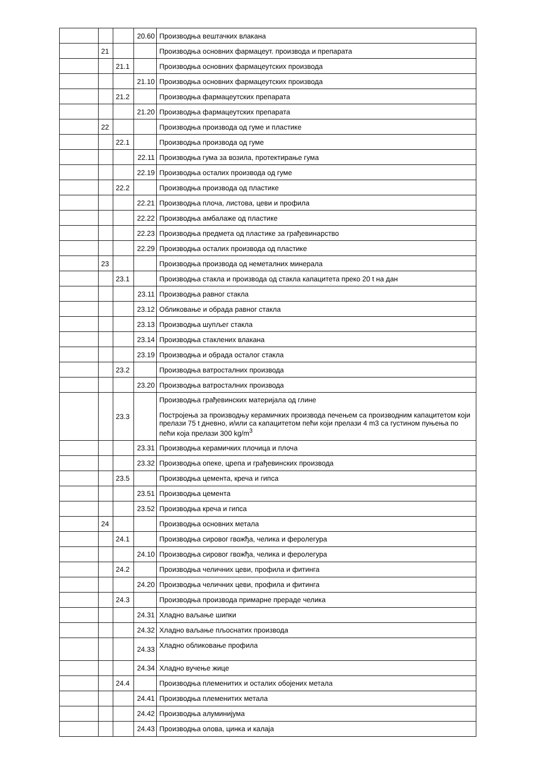| | | | 20.60 | Производња вештачких влакана |
| | 21 | | | Производња основних фармацеут. производа и препарата |
| | | 21.1 | | Производња основних фармацеутских производа |
| | | | 21.10 | Производња основних фармацеутских производа |
| | | 21.2 | | Производња фармацеутских препарата |
| | | | 21.20 | Производња фармацеутских препарата |
| | 22 | | | Производња производа од гуме и пластике |
| | | 22.1 | | Производња производа од гуме |
| | | | 22.11 | Производња гума за возила, протектирање гума |
| | | | 22.19 | Производња осталих производа од гуме |
| | | 22.2 | | Производња производа од пластике |
| | | | 22.21 | Производња плоча, листова, цеви и профила |
| | | | 22.22 | Производња амбалаже од пластике |
| | | | 22.23 | Производња предмета од пластике за грађевинарство |
| | | | 22.29 | Производња осталих производа од пластике |
| | 23 | | | Производња производа од неметалних минерала |
| | | 23.1 | | Производња стакла и производа од стакла капацитета преко 20 t на дан |
| | | | 23.11 | Производња равног стакла |
| | | | 23.12 | Обликовање и обрада равног стакла |
| | | | 23.13 | Производња шупљег стакла |
| | | | 23.14 | Производња стаклених влакана |
| | | | 23.19 | Производња и обрада осталог стакла |
| | | 23.2 | | Производња ватросталних производа |
| | | | 23.20 | Производња ватросталних производа |
| | | 23.3 | | Производња грађевинских материјала од глине Постројења за производњу керамичких производа печењем са производним капацитетом који прелази 75 t дневно, и/или са капацитетом пећи који прелази 4 m3 са густином пуњења по пећи која прелази 300 kg/m<sup>3</sup> |
| | | | 23.31 | Производња керамичких плочица и плоча |
| | | | 23.32 | Производња опеке, црепа и грађевинских производа |
| | | 23.5 | | Производња цемента, креча и гипса |
| | | | 23.51 | Производња цемента |
| | | | 23.52 | Производња креча и гипса |
| | 24 | | | Производња основних метала |
| | | 24.1 | | Производња сировог гвожђа, челика и ферoлегура |
| | | | 24.10 | Производња сировог гвожђа, челика и ферoлегура |
| | | 24.2 | | Производња челичних цеви, профила и фитинга |
| | | | 24.20 | Производња челичних цеви, профила и фитинга |
| | | 24.3 | | Производња производа примарне прераде челика |
| | | | 24.31 | Хладно ваљање шипки |
| | | | 24.32 | Хладно ваљање пљоснатих производа |
| | | | 24.33 | Хладно обликовање профила |
| | | | 24.34 | Хладно вучење жице |
| | | 24.4 | | Производња племенитих и осталих обојених метала |
| | | | 24.41 | Производња племенитих метала |
| | | | 24.42 | Производња алуминијума |
| | | | 24.43 | Производња олова, цинка и калаја |